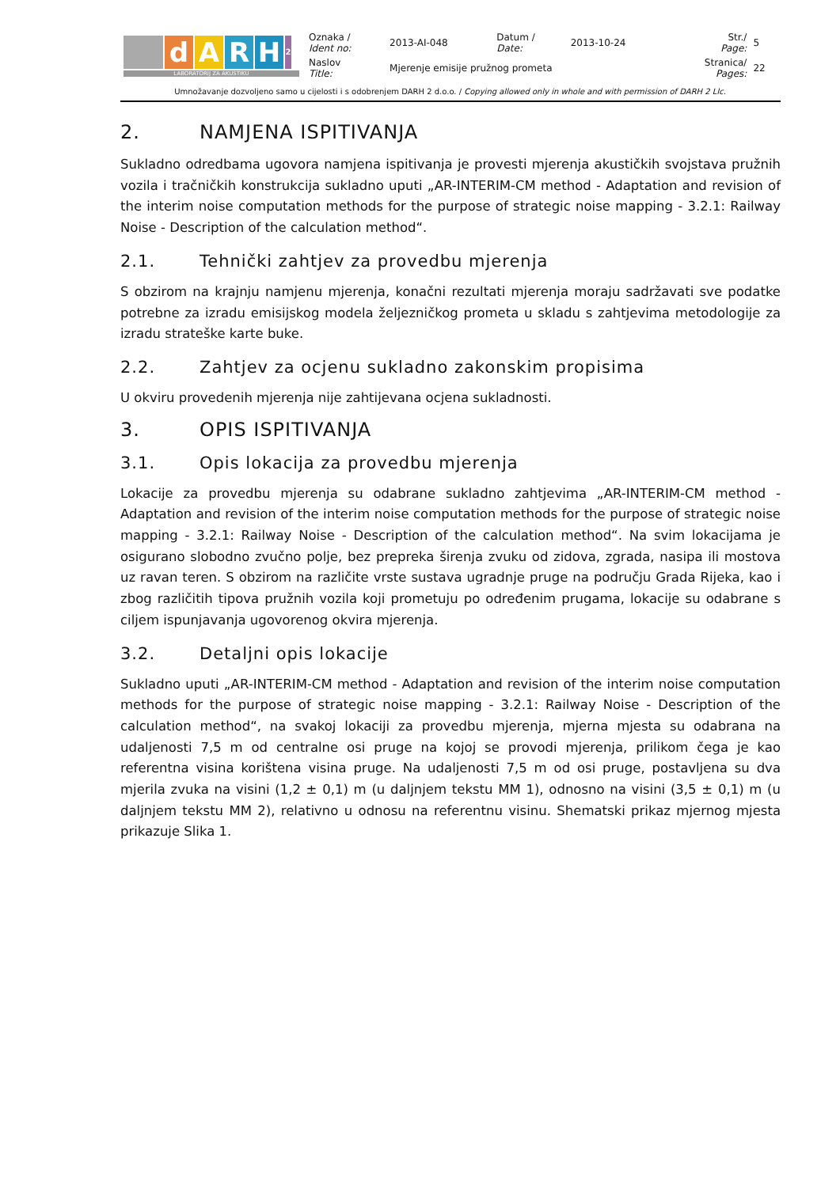| d A R H 2 LABORATORIJ ZA AKUSTIKU | Oznaka / Ident no: | 2013-AI-048 | Datum / Date: | 2013-10-24 | Str./ Page: | 5 |
| | Naslov Title: | Mjerenje emisije pružnog prometa | | | Stranica/ Pages: | 22 |
Umnožavanje dozvoljeno samo u cijelosti i s odobrenjem DARH 2 d.o.o. / Copying allowed only in whole and with permission of DARH 2 Llc.
2. NAMJENA ISPITIVANJA
Sukladno odredbama ugovora namjena ispitivanja je provesti mjerenja akustičkih svojstava pružnih vozila i tračničkih konstrukcija sukladno uputi „AR-INTERIM-CM method - Adaptation and revision of the interim noise computation methods for the purpose of strategic noise mapping - 3.2.1: Railway Noise - Description of the calculation method“.
2.1. Tehnički zahtjev za provedbu mjerenja
S obzirom na krajnju namjenu mjerenja, konačni rezultati mjerenja moraju sadržavati sve podatke potrebne za izradu emisijskog modela željezničkog prometa u skladu s zahtjevima metodologije za izradu strateške karte buke.
2.2. Zahtjev za ocjenu sukladno zakonskim propisima
U okviru provedenih mjerenja nije zahtijevana ocjena sukladnosti.
3. OPIS ISPITIVANJA
3.1. Opis lokacija za provedbu mjerenja
Lokacije za provedbu mjerenja su odabrane sukladno zahtjevima „AR-INTERIM-CM method - Adaptation and revision of the interim noise computation methods for the purpose of strategic noise mapping - 3.2.1: Railway Noise - Description of the calculation method“. Na svim lokacijama je osigurano slobodno zvučno polje, bez prepreka širenja zvuku od zidova, zgrada, nasipa ili mostova uz ravan teren. S obzirom na različite vrste sustava ugradnje pruge na području Grada Rijeka, kao i zbog različitih tipova pružnih vozila koji prometuju po određenim prugama, lokacije su odabrane s ciljem ispunjavanja ugovorenog okvira mjerenja.
3.2. Detaljni opis lokacije
Sukladno uputi „AR-INTERIM-CM method - Adaptation and revision of the interim noise computation methods for the purpose of strategic noise mapping - 3.2.1: Railway Noise - Description of the calculation method“, na svakoj lokaciji za provedbu mjerenja, mjerna mjesta su odabrana na udaljenosti 7,5 m od centralne osi pruge na kojoj se provodi mjerenja, prilikom čega je kao referentna visina korištena visina pruge. Na udaljenosti 7,5 m od osi pruge, postavljena su dva mjerila zvuka na visini (1,2 ± 0,1) m (u daljnjem tekstu MM 1), odnosno na visini (3,5 ± 0,1) m (u daljnjem tekstu MM 2), relativno u odnosu na referentnu visinu. Shematski prikaz mjernog mjesta prikazuje Slika 1.